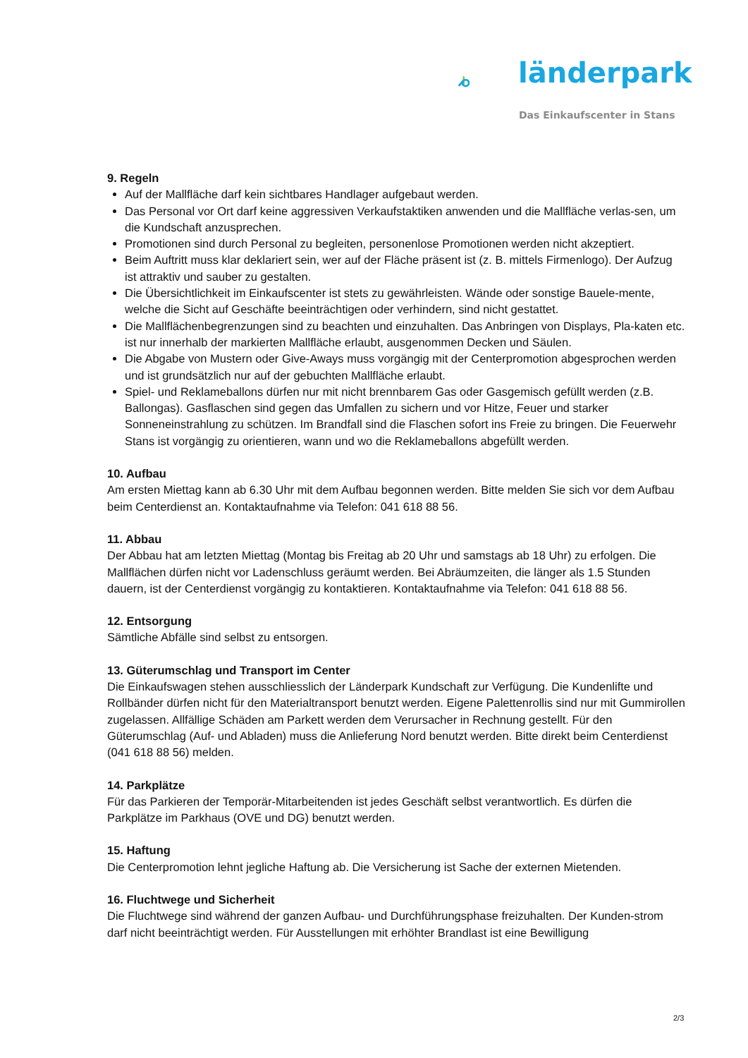länderpark
Das Einkaufscenter in Stans
9. Regeln
Auf der Mallfläche darf kein sichtbares Handlager aufgebaut werden.
Das Personal vor Ort darf keine aggressiven Verkaufstaktiken anwenden und die Mallfläche verlas-sen, um die Kundschaft anzusprechen.
Promotionen sind durch Personal zu begleiten, personenlose Promotionen werden nicht akzeptiert.
Beim Auftritt muss klar deklariert sein, wer auf der Fläche präsent ist (z. B. mittels Firmenlogo). Der Aufzug ist attraktiv und sauber zu gestalten.
Die Übersichtlichkeit im Einkaufscenter ist stets zu gewährleisten. Wände oder sonstige Bauele-mente, welche die Sicht auf Geschäfte beeinträchtigen oder verhindern, sind nicht gestattet.
Die Mallflächenbegrenzungen sind zu beachten und einzuhalten. Das Anbringen von Displays, Pla-katen etc. ist nur innerhalb der markierten Mallfläche erlaubt, ausgenommen Decken und Säulen.
Die Abgabe von Mustern oder Give-Aways muss vorgängig mit der Centerpromotion abgesprochen werden und ist grundsätzlich nur auf der gebuchten Mallfläche erlaubt.
Spiel- und Reklameballons dürfen nur mit nicht brennbarem Gas oder Gasgemisch gefüllt werden (z.B. Ballongas). Gasflaschen sind gegen das Umfallen zu sichern und vor Hitze, Feuer und starker Sonneneinstrahlung zu schützen. Im Brandfall sind die Flaschen sofort ins Freie zu bringen. Die Feuerwehr Stans ist vorgängig zu orientieren, wann und wo die Reklameballons abgefüllt werden.
10. Aufbau
Am ersten Miettag kann ab 6.30 Uhr mit dem Aufbau begonnen werden. Bitte melden Sie sich vor dem Aufbau beim Centerdienst an. Kontaktaufnahme via Telefon: 041 618 88 56.
11. Abbau
Der Abbau hat am letzten Miettag (Montag bis Freitag ab 20 Uhr und samstags ab 18 Uhr) zu erfolgen. Die Mallflächen dürfen nicht vor Ladenschluss geräumt werden. Bei Abräumzeiten, die länger als 1.5 Stunden dauern, ist der Centerdienst vorgängig zu kontaktieren. Kontaktaufnahme via Telefon: 041 618 88 56.
12. Entsorgung
Sämtliche Abfälle sind selbst zu entsorgen.
13. Güterumschlag und Transport im Center
Die Einkaufswagen stehen ausschliesslich der Länderpark Kundschaft zur Verfügung. Die Kundenlifte und Rollbänder dürfen nicht für den Materialtransport benutzt werden. Eigene Palettenrollis sind nur mit Gummirollen zugelassen. Allfällige Schäden am Parkett werden dem Verursacher in Rechnung gestellt. Für den Güterumschlag (Auf- und Abladen) muss die Anlieferung Nord benutzt werden. Bitte direkt beim Centerdienst (041 618 88 56) melden.
14. Parkplätze
Für das Parkieren der Temporär-Mitarbeitenden ist jedes Geschäft selbst verantwortlich. Es dürfen die Parkplätze im Parkhaus (OVE und DG) benutzt werden.
15. Haftung
Die Centerpromotion lehnt jegliche Haftung ab. Die Versicherung ist Sache der externen Mietenden.
16. Fluchtwege und Sicherheit
Die Fluchtwege sind während der ganzen Aufbau- und Durchführungsphase freizuhalten. Der Kunden-strom darf nicht beeinträchtigt werden. Für Ausstellungen mit erhöhter Brandlast ist eine Bewilligung
2/3